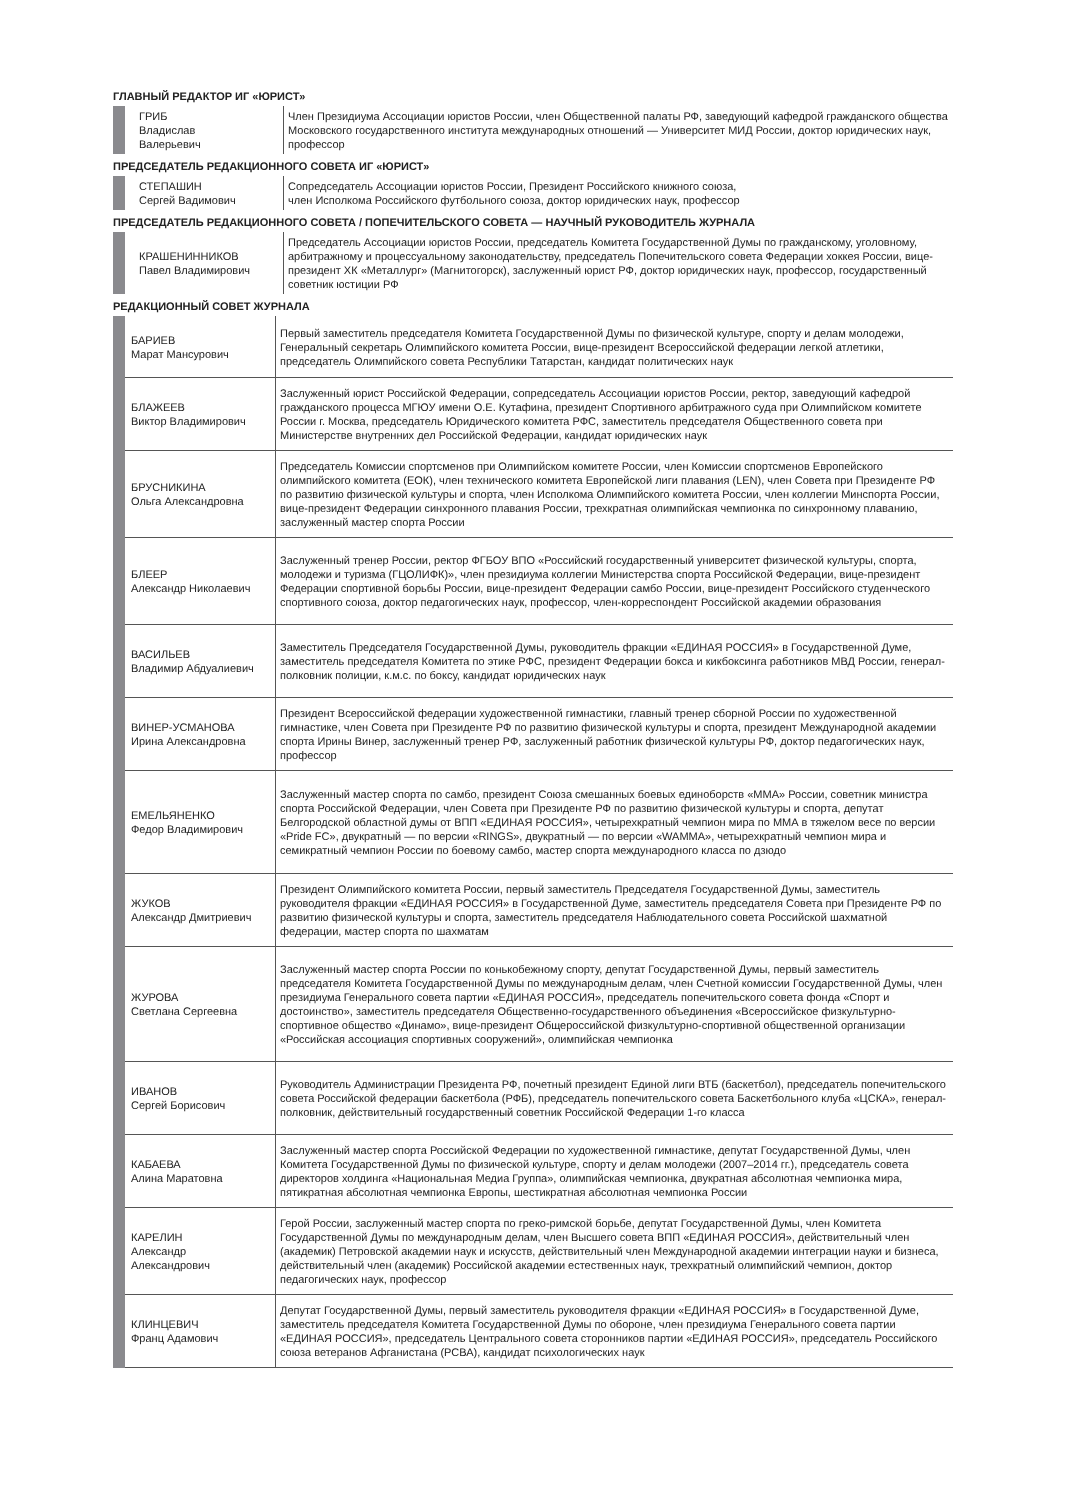ГЛАВНЫЙ РЕДАКТОР ИГ «ЮРИСТ»
| | ГРИБ Владислав Валерьевич | Член Президиума Ассоциации юристов России, член Общественной палаты РФ, заведующий кафедрой гражданского общества Московского государственного института международных отношений — Университет МИД России, доктор юридических наук, профессор |
ПРЕДСЕДАТЕЛЬ РЕДАКЦИОННОГО СОВЕТА ИГ «ЮРИСТ»
| | СТЕПАШИН Сергей Вадимович | Сопредседатель Ассоциации юристов России, Президент Российского книжного союза, член Исполкома Российского футбольного союза, доктор юридических наук, профессор |
ПРЕДСЕДАТЕЛЬ РЕДАКЦИОННОГО СОВЕТА / ПОПЕЧИТЕЛЬСКОГО СОВЕТА — НАУЧНЫЙ РУКОВОДИТЕЛЬ ЖУРНАЛА
| | КРАШЕНИННИКОВ Павел Владимирович | Председатель Ассоциации юристов России, председатель Комитета Государственной Думы по гражданскому, уголовному, арбитражному и процессуальному законодательству, председатель Попечительского совета Федерации хоккея России, вице-президент ХК «Металлург» (Магнитогорск), заслуженный юрист РФ, доктор юридических наук, профессор, государственный советник юстиции РФ |
РЕДАКЦИОННЫЙ СОВЕТ ЖУРНАЛА
| | БАРИЕВ Марат Мансурович | Первый заместитель председателя Комитета Государственной Думы по физической культуре, спорту и делам молодежи, Генеральный секретарь Олимпийского комитета России, вице-президент Всероссийской федерации легкой атлетики, председатель Олимпийского совета Республики Татарстан, кандидат политических наук |
| | БЛАЖЕЕВ Виктор Владимирович | Заслуженный юрист Российской Федерации, сопредседатель Ассоциации юристов России, ректор, заведующий кафедрой гражданского процесса МГЮУ имени О.Е. Кутафина, президент Спортивного арбитражного суда при Олимпийском комитете России г. Москва, председатель Юридического комитета РФС, заместитель председателя Общественного совета при Министерстве внутренних дел Российской Федерации, кандидат юридических наук |
| | БРУСНИКИНА Ольга Александровна | Председатель Комиссии спортсменов при Олимпийском комитете России, член Комиссии спортсменов Европейского олимпийского комитета (ЕОК), член технического комитета Европейской лиги плавания (LEN), член Совета при Президенте РФ по развитию физической культуры и спорта, член Исполкома Олимпийского комитета России, член коллегии Минспорта России, вице-президент Федерации синхронного плавания России, трехкратная олимпийская чемпионка по синхронному плаванию, заслуженный мастер спорта России |
| | БЛЕЕР Александр Николаевич | Заслуженный тренер России, ректор ФГБОУ ВПО «Российский государственный университет физической культуры, спорта, молодежи и туризма (ГЦОЛИФК)», член президиума коллегии Министерства спорта Российской Федерации, вице-президент Федерации спортивной борьбы России, вице-президент Федерации самбо России, вице-президент Российского студенческого спортивного союза, доктор педагогических наук, профессор, член-корреспондент Российской академии образования |
| | ВАСИЛЬЕВ Владимир Абдуалиевич | Заместитель Председателя Государственной Думы, руководитель фракции «ЕДИНАЯ РОССИЯ» в Государственной Думе, заместитель председателя Комитета по этике РФС, президент Федерации бокса и кикбоксинга работников МВД России, генерал-полковник полиции, к.м.с. по боксу, кандидат юридических наук |
| | ВИНЕР-УСМАНОВА Ирина Александровна | Президент Всероссийской федерации художественной гимнастики, главный тренер сборной России по художественной гимнастике, член Совета при Президенте РФ по развитию физической культуры и спорта, президент Международной академии спорта Ирины Винер, заслуженный тренер РФ, заслуженный работник физической культуры РФ, доктор педагогических наук, профессор |
| | ЕМЕЛЬЯНЕНКО Федор Владимирович | Заслуженный мастер спорта по самбо, президент Союза смешанных боевых единоборств «ММА» России, советник министра спорта Российской Федерации, член Совета при Президенте РФ по развитию физической культуры и спорта, депутат Белгородской областной думы от ВПП «ЕДИНАЯ РОССИЯ», четырехкратный чемпион мира по ММА в тяжелом весе по версии «Pride FC», двукратный — по версии «RINGS», двукратный — по версии «WAMMA», четырехкратный чемпион мира и семикратный чемпион России по боевому самбо, мастер спорта международного класса по дзюдо |
| | ЖУКОВ Александр Дмитриевич | Президент Олимпийского комитета России, первый заместитель Председателя Государственной Думы, заместитель руководителя фракции «ЕДИНАЯ РОССИЯ» в Государственной Думе, заместитель председателя Совета при Президенте РФ по развитию физической культуры и спорта, заместитель председателя Наблюдательного совета Российской шахматной федерации, мастер спорта по шахматам |
| | ЖУРОВА Светлана Сергеевна | Заслуженный мастер спорта России по конькобежному спорту, депутат Государственной Думы, первый заместитель председателя Комитета Государственной Думы по международным делам, член Счетной комиссии Государственной Думы, член президиума Генерального совета партии «ЕДИНАЯ РОССИЯ», председатель попечительского совета фонда «Спорт и достоинство», заместитель председателя Общественно-государственного объединения «Всероссийское физкультурно-спортивное общество «Динамо», вице-президент Общероссийской физкультурно-спортивной общественной организации «Российская ассоциация спортивных сооружений», олимпийская чемпионка |
| | ИВАНОВ Сергей Борисович | Руководитель Администрации Президента РФ, почетный президент Единой лиги ВТБ (баскетбол), председатель попечительского совета Российской федерации баскетбола (РФБ), председатель попечительского совета Баскетбольного клуба «ЦСКА», генерал-полковник, действительный государственный советник Российской Федерации 1-го класса |
| | КАБАЕВА Алина Маратовна | Заслуженный мастер спорта Российской Федерации по художественной гимнастике, депутат Государственной Думы, член Комитета Государственной Думы по физической культуре, спорту и делам молодежи (2007–2014 гг.), председатель совета директоров холдинга «Национальная Медиа Группа», олимпийская чемпионка, двукратная абсолютная чемпионка мира, пятикратная абсолютная чемпионка Европы, шестикратная абсолютная чемпионка России |
| | КАРЕЛИН Александр Александрович | Герой России, заслуженный мастер спорта по греко-римской борьбе, депутат Государственной Думы, член Комитета Государственной Думы по международным делам, член Высшего совета ВПП «ЕДИНАЯ РОССИЯ», действительный член (академик) Петровской академии наук и искусств, действительный член Международной академии интеграции науки и бизнеса, действительный член (академик) Российской академии естественных наук, трехкратный олимпийский чемпион, доктор педагогических наук, профессор |
| | КЛИНЦЕВИЧ Франц Адамович | Депутат Государственной Думы, первый заместитель руководителя фракции «ЕДИНАЯ РОССИЯ» в Государственной Думе, заместитель председателя Комитета Государственной Думы по обороне, член президиума Генерального совета партии «ЕДИНАЯ РОССИЯ», председатель Центрального совета сторонников партии «ЕДИНАЯ РОССИЯ», председатель Российского союза ветеранов Афганистана (РСВА), кандидат психологических наук |